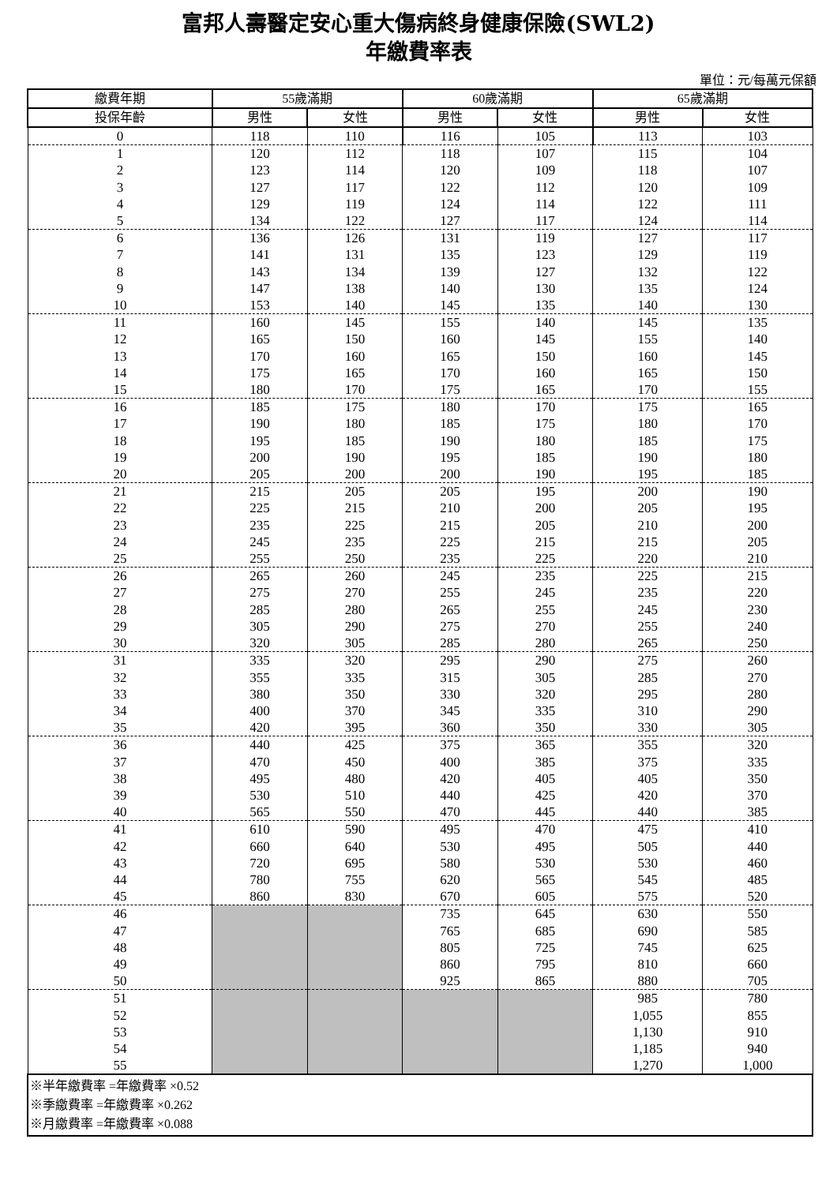富邦人壽醫定安心重大傷病終身健康保險(SWL2)
年繳費率表
單位：元/每萬元保額
| 繳費年期 | 55歲滿期 | | 60歲滿期 | | 65歲滿期 | |
| --- | --- | --- | --- | --- | --- | --- |
| 投保年齡 | 男性 | 女性 | 男性 | 女性 | 男性 | 女性 |
| 0 | 118 | 110 | 116 | 105 | 113 | 103 |
| 1 | 120 | 112 | 118 | 107 | 115 | 104 |
| 2 | 123 | 114 | 120 | 109 | 118 | 107 |
| 3 | 127 | 117 | 122 | 112 | 120 | 109 |
| 4 | 129 | 119 | 124 | 114 | 122 | 111 |
| 5 | 134 | 122 | 127 | 117 | 124 | 114 |
| 6 | 136 | 126 | 131 | 119 | 127 | 117 |
| 7 | 141 | 131 | 135 | 123 | 129 | 119 |
| 8 | 143 | 134 | 139 | 127 | 132 | 122 |
| 9 | 147 | 138 | 140 | 130 | 135 | 124 |
| 10 | 153 | 140 | 145 | 135 | 140 | 130 |
| 11 | 160 | 145 | 155 | 140 | 145 | 135 |
| 12 | 165 | 150 | 160 | 145 | 155 | 140 |
| 13 | 170 | 160 | 165 | 150 | 160 | 145 |
| 14 | 175 | 165 | 170 | 160 | 165 | 150 |
| 15 | 180 | 170 | 175 | 165 | 170 | 155 |
| 16 | 185 | 175 | 180 | 170 | 175 | 165 |
| 17 | 190 | 180 | 185 | 175 | 180 | 170 |
| 18 | 195 | 185 | 190 | 180 | 185 | 175 |
| 19 | 200 | 190 | 195 | 185 | 190 | 180 |
| 20 | 205 | 200 | 200 | 190 | 195 | 185 |
| 21 | 215 | 205 | 205 | 195 | 200 | 190 |
| 22 | 225 | 215 | 210 | 200 | 205 | 195 |
| 23 | 235 | 225 | 215 | 205 | 210 | 200 |
| 24 | 245 | 235 | 225 | 215 | 215 | 205 |
| 25 | 255 | 250 | 235 | 225 | 220 | 210 |
| 26 | 265 | 260 | 245 | 235 | 225 | 215 |
| 27 | 275 | 270 | 255 | 245 | 235 | 220 |
| 28 | 285 | 280 | 265 | 255 | 245 | 230 |
| 29 | 305 | 290 | 275 | 270 | 255 | 240 |
| 30 | 320 | 305 | 285 | 280 | 265 | 250 |
| 31 | 335 | 320 | 295 | 290 | 275 | 260 |
| 32 | 355 | 335 | 315 | 305 | 285 | 270 |
| 33 | 380 | 350 | 330 | 320 | 295 | 280 |
| 34 | 400 | 370 | 345 | 335 | 310 | 290 |
| 35 | 420 | 395 | 360 | 350 | 330 | 305 |
| 36 | 440 | 425 | 375 | 365 | 355 | 320 |
| 37 | 470 | 450 | 400 | 385 | 375 | 335 |
| 38 | 495 | 480 | 420 | 405 | 405 | 350 |
| 39 | 530 | 510 | 440 | 425 | 420 | 370 |
| 40 | 565 | 550 | 470 | 445 | 440 | 385 |
| 41 | 610 | 590 | 495 | 470 | 475 | 410 |
| 42 | 660 | 640 | 530 | 495 | 505 | 440 |
| 43 | 720 | 695 | 580 | 530 | 530 | 460 |
| 44 | 780 | 755 | 620 | 565 | 545 | 485 |
| 45 | 860 | 830 | 670 | 605 | 575 | 520 |
| 46 | | | 735 | 645 | 630 | 550 |
| 47 | | | 765 | 685 | 690 | 585 |
| 48 | | | 805 | 725 | 745 | 625 |
| 49 | | | 860 | 795 | 810 | 660 |
| 50 | | | 925 | 865 | 880 | 705 |
| 51 | | | | | 985 | 780 |
| 52 | | | | | 1,055 | 855 |
| 53 | | | | | 1,130 | 910 |
| 54 | | | | | 1,185 | 940 |
| 55 | | | | | 1,270 | 1,000 |
| ※半年繳費率 =年繳費率 ×0.52 ※季繳費率 =年繳費率 ×0.262 ※月繳費率 =年繳費率 ×0.088 | | | | | | |